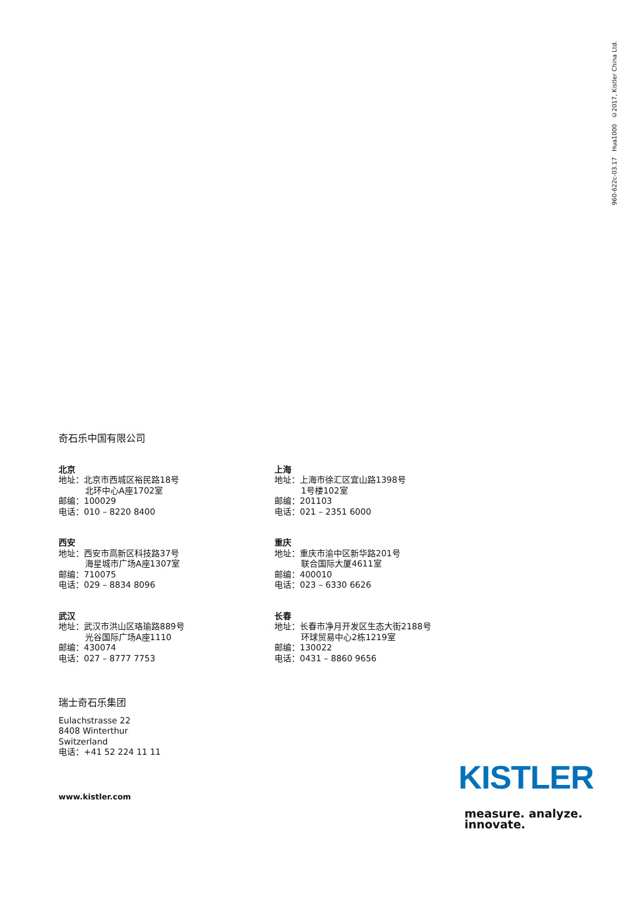960-622c-03.17 Hua1000 ©2017, Kistler China Ltd.
奇石乐中国有限公司
北京
地址：北京市西城区裕民路18号
北环中心A座1702室
邮编：100029
电话：010 – 8220 8400
上海
地址：上海市徐汇区宜山路1398号
1号楼102室
邮编：201103
电话：021 – 2351 6000
西安
地址：西安市高新区科技路37号
海星城市广场A座1307室
邮编：710075
电话：029 – 8834 8096
重庆
地址：重庆市渝中区新华路201号
联合国际大厦4611室
邮编：400010
电话：023 – 6330 6626
武汉
地址：武汉市洪山区珞瑜路889号
光谷国际广场A座1110
邮编：430074
电话：027 – 8777 7753
长春
地址：长春市净月开发区生态大街2188号
环球贸易中心2栋1219室
邮编：130022
电话：0431 – 8860 9656
瑞士奇石乐集团
Eulachstrasse 22
8408 Winterthur
Switzerland
电话：+41 52 224 11 11
www.kistler.com
KISTLER
measure. analyze. innovate.